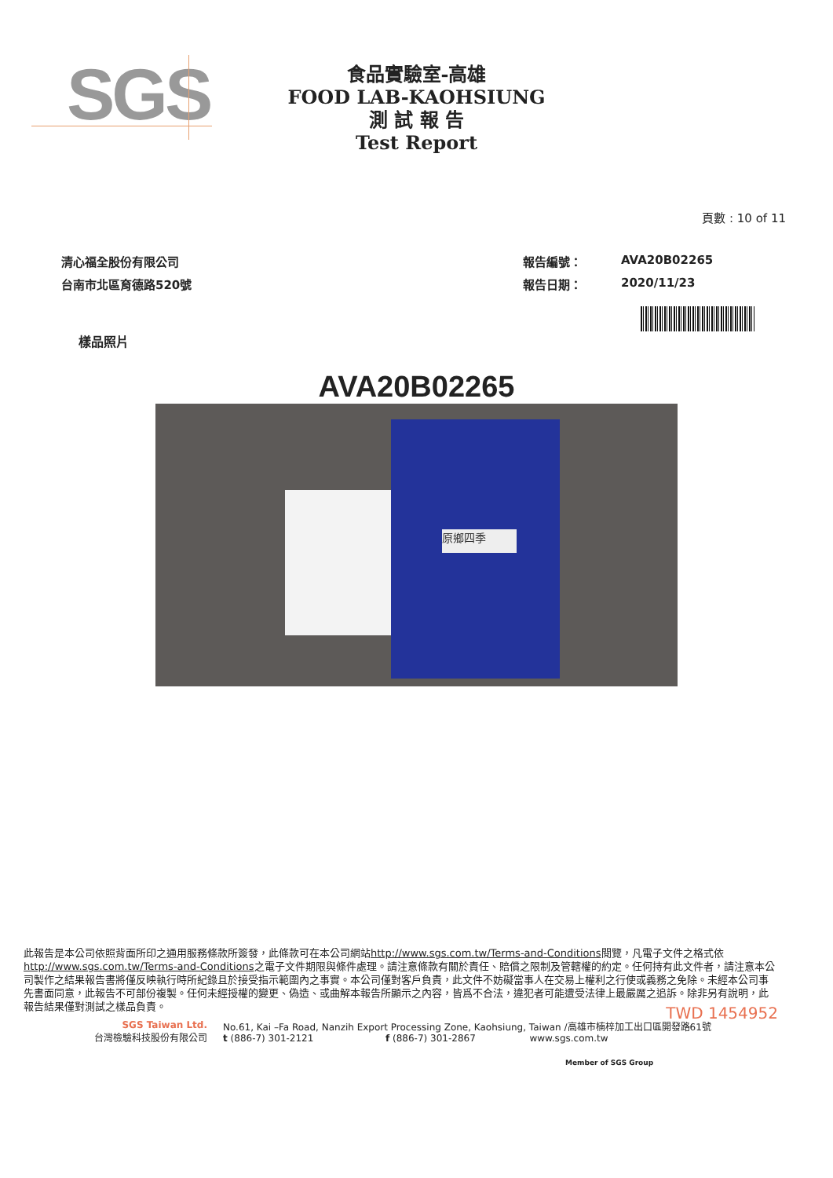SGS
食品實驗室-高雄
FOOD LAB-KAOHSIUNG
測 試 報 告
Test Report
頁數 : 10 of 11
清心福全股份有限公司
台南市北區育德路520號
報告編號：
AVA20B02265
報告日期：
2020/11/23
樣品照片
AVA20B02265
原鄉四季
此報告是本公司依照背面所印之通用服務條款所簽發，此條款可在本公司網站http://www.sgs.com.tw/Terms-and-Conditions閱覽，凡電子文件之格式依http://www.sgs.com.tw/Terms-and-Conditions之電子文件期限與條件處理。請注意條款有關於責任、賠償之限制及管轄權的約定。任何持有此文件者，請注意本公司製作之結果報告書將僅反映執行時所紀錄且於接受指示範圍內之事實。本公司僅對客戶負責，此文件不妨礙當事人在交易上權利之行使或義務之免除。未經本公司事先書面同意，此報告不可部份複製。任何未經授權的變更、偽造、或曲解本報告所顯示之內容，皆爲不合法，違犯者可能遭受法律上最嚴厲之追訴。除非另有說明，此報告結果僅對測試之樣品負責。
TWD 1454952
SGS Taiwan Ltd.
台灣檢驗科技股份有限公司
No.61, Kai –Fa Road, Nanzih Export Processing Zone, Kaohsiung, Taiwan /高雄市楠梓加工出口區開發路61號
t (886-7) 301-2121 f (886-7) 301-2867 www.sgs.com.tw
Member of SGS Group